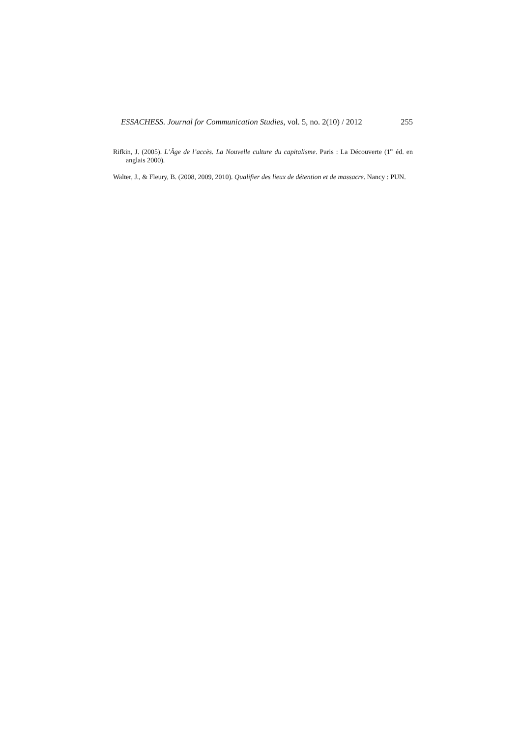ESSACHESS. Journal for Communication Studies, vol. 5, no. 2(10) / 2012 255
Rifkin, J. (2005). L’Âge de l’accès. La Nouvelle culture du capitalisme. Paris : La Découverte (1<sup>re</sup> éd. en anglais 2000).
Walter, J., & Fleury, B. (2008, 2009, 2010). Qualifier des lieux de détention et de massacre. Nancy : PUN.